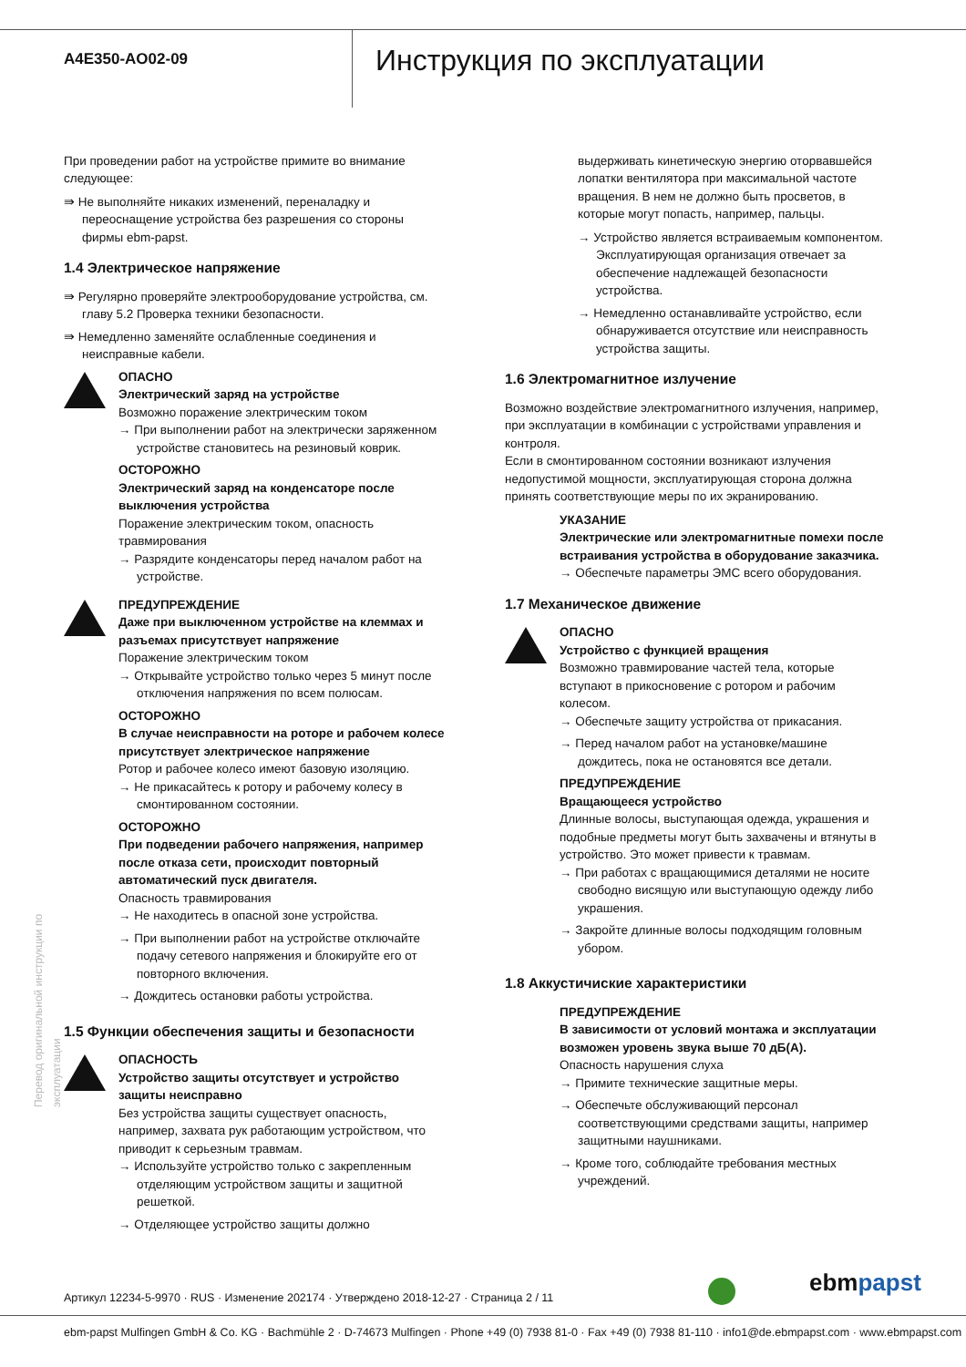A4E350-AO02-09
Инструкция по эксплуатации
При проведении работ на устройстве примите во внимание следующее:
⇛ Не выполняйте никаких изменений, переналадку и переоснащение устройства без разрешения со стороны фирмы ebm-papst.
1.4 Электрическое напряжение
⇛ Регулярно проверяйте электрооборудование устройства, см. главу 5.2 Проверка техники безопасности.
⇛ Немедленно заменяйте ослабленные соединения и неисправные кабели.
ОПАСНО
Электрический заряд на устройстве
Возможно поражение электрическим током
→ При выполнении работ на электрически заряженном устройстве становитесь на резиновый коврик.
ОСТОРОЖНО
Электрический заряд на конденсаторе после выключения устройства
Поражение электрическим током, опасность травмирования
→ Разрядите конденсаторы перед началом работ на устройстве.
ПРЕДУПРЕЖДЕНИЕ
Даже при выключенном устройстве на клеммах и разъемах присутствует напряжение
Поражение электрическим током
→ Открывайте устройство только через 5 минут после отключения напряжения по всем полюсам.
ОСТОРОЖНО
В случае неисправности на роторе и рабочем колесе присутствует электрическое напряжение
Ротор и рабочее колесо имеют базовую изоляцию.
→ Не прикасайтесь к ротору и рабочему колесу в смонтированном состоянии.
ОСТОРОЖНО
При подведении рабочего напряжения, например после отказа сети, происходит повторный автоматический пуск двигателя.
Опасность травмирования
→ Не находитесь в опасной зоне устройства.
→ При выполнении работ на устройстве отключайте подачу сетевого напряжения и блокируйте его от повторного включения.
→ Дождитесь остановки работы устройства.
1.5 Функции обеспечения защиты и безопасности
ОПАСНОСТЬ
Устройство защиты отсутствует и устройство защиты неисправно
Без устройства защиты существует опасность, например, захвата рук работающим устройством, что приводит к серьезным травмам.
→ Используйте устройство только с закрепленным отделяющим устройством защиты и защитной решеткой.
→ Отделяющее устройство защиты должно
выдерживать кинетическую энергию оторвавшейся лопатки вентилятора при максимальной частоте вращения. В нем не должно быть просветов, в которые могут попасть, например, пальцы.
→ Устройство является встраиваемым компонентом. Эксплуатирующая организация отвечает за обеспечение надлежащей безопасности устройства.
→ Немедленно останавливайте устройство, если обнаруживается отсутствие или неисправность устройства защиты.
1.6 Электромагнитное излучение
Возможно воздействие электромагнитного излучения, например, при эксплуатации в комбинации с устройствами управления и контроля.
Если в смонтированном состоянии возникают излучения недопустимой мощности, эксплуатирующая сторона должна принять соответствующие меры по их экранированию.
УКАЗАНИЕ
Электрические или электромагнитные помехи после встраивания устройства в оборудование заказчика.
→ Обеспечьте параметры ЭМС всего оборудования.
1.7 Механическое движение
ОПАСНО
Устройство с функцией вращения
Возможно травмирование частей тела, которые вступают в прикосновение с ротором и рабочим колесом.
→ Обеспечьте защиту устройства от прикасания.
→ Перед началом работ на установке/машине дождитесь, пока не остановятся все детали.
ПРЕДУПРЕЖДЕНИЕ
Вращающееся устройство
Длинные волосы, выступающая одежда, украшения и подобные предметы могут быть захвачены и втянуты в устройство. Это может привести к травмам.
→ При работах с вращающимися деталями не носите свободно висящую или выступающую одежду либо украшения.
→ Закройте длинные волосы подходящим головным убором.
1.8 Аккустичиские характеристики
ПРЕДУПРЕЖДЕНИЕ
В зависимости от условий монтажа и эксплуатации возможен уровень звука выше 70 дБ(A).
Опасность нарушения слуха
→ Примите технические защитные меры.
→ Обеспечьте обслуживающий персонал соответствующими средствами защиты, например защитными наушниками.
→ Кроме того, соблюдайте требования местных учреждений.
Перевод оригинальной инструкции по эксплуатации
Артикул 12234-5-9970 · RUS · Изменение 202174 · Утверждено 2018-12-27 · Страница 2 / 11
ebmpapst
ebm-papst Mulfingen GmbH & Co. KG · Bachmühle 2 · D-74673 Mulfingen · Phone +49 (0) 7938 81-0 · Fax +49 (0) 7938 81-110 · info1@de.ebmpapst.com · www.ebmpapst.com